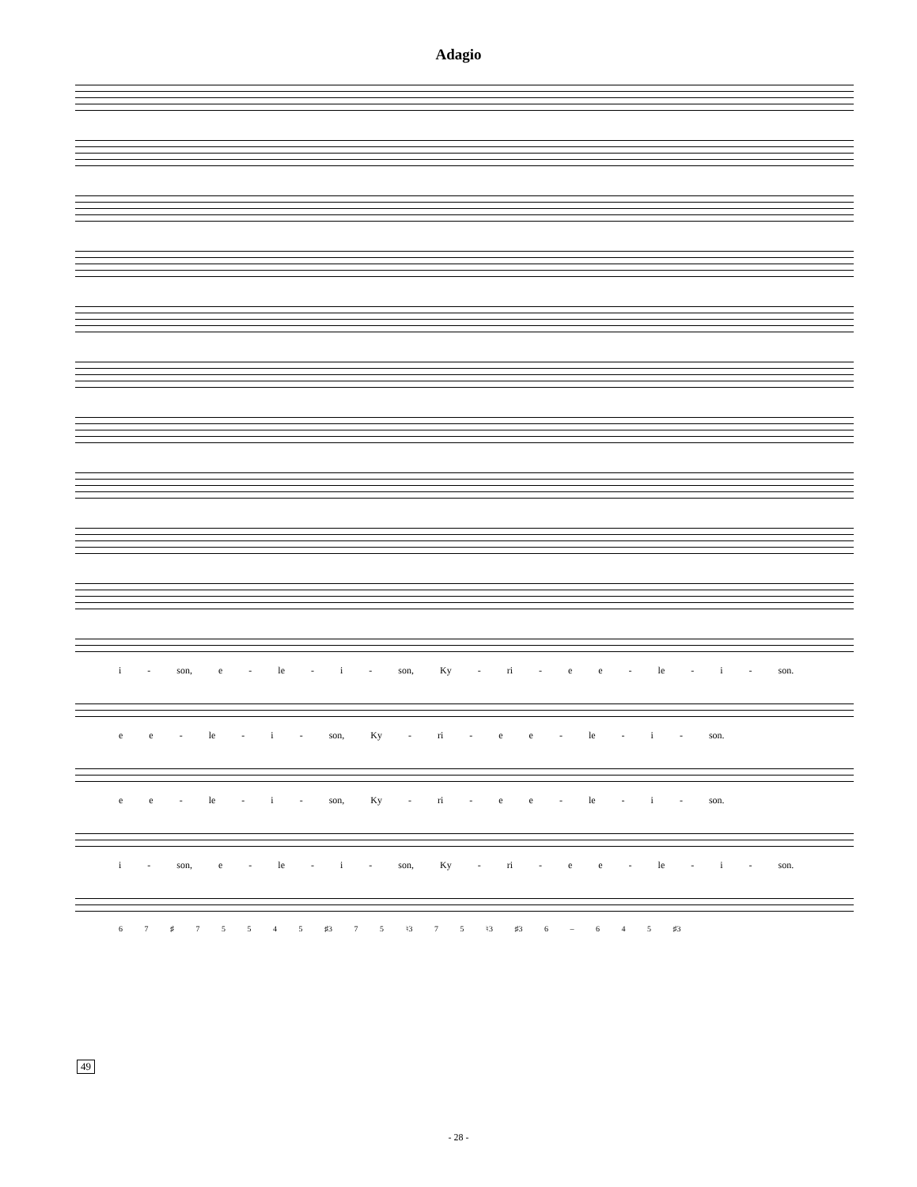Adagio
i - son, e - le - i - son, Ky - ri - e e - le - i - son.
e e - le - i - son, Ky - ri - e e - le - i - son.
e e - le - i - son, Ky - ri - e e - le - i - son.
i - son, e - le - i - son, Ky - ri - e e - le - i - son.
49
6 7 ♯ 7 5 5 4 5 ♯3 7 5 ♮3 7 5 ♮3 ♯3 6 – 6 4 5 ♯3
- 28 -